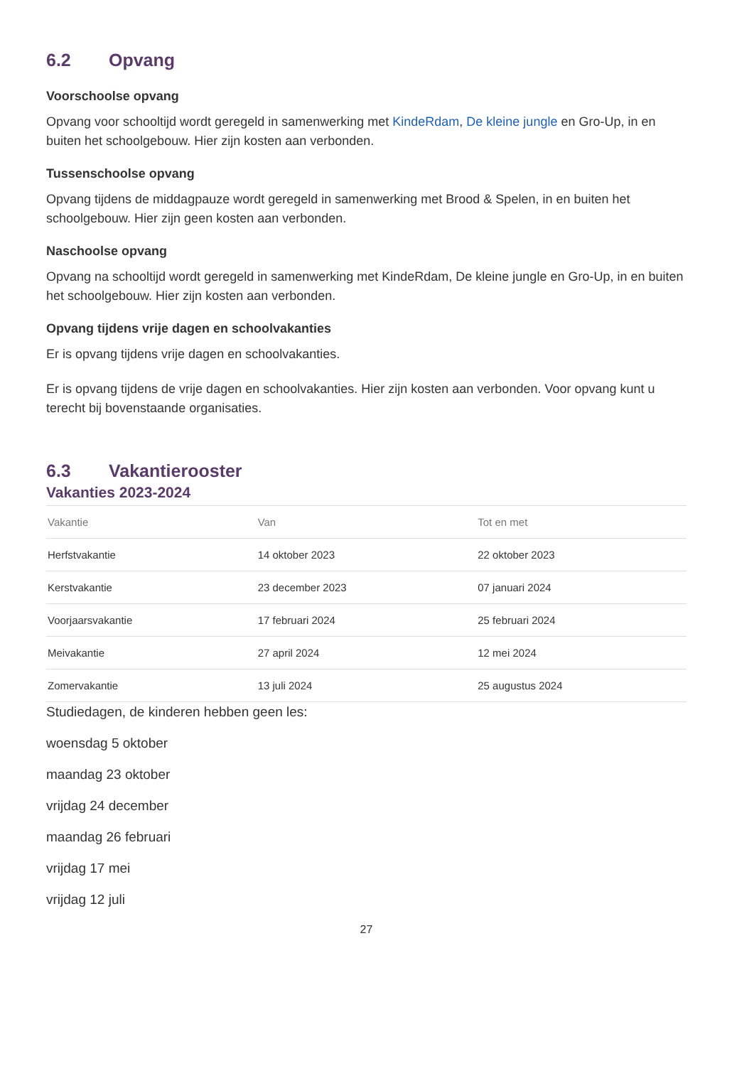6.2 Opvang
Voorschoolse opvang
Opvang voor schooltijd wordt geregeld in samenwerking met KindeRdam, De kleine jungle en Gro-Up, in en buiten het schoolgebouw. Hier zijn kosten aan verbonden.
Tussenschoolse opvang
Opvang tijdens de middagpauze wordt geregeld in samenwerking met Brood & Spelen, in en buiten het schoolgebouw. Hier zijn geen kosten aan verbonden.
Naschoolse opvang
Opvang na schooltijd wordt geregeld in samenwerking met KindeRdam, De kleine jungle en Gro-Up, in en buiten het schoolgebouw. Hier zijn kosten aan verbonden.
Opvang tijdens vrije dagen en schoolvakanties
Er is opvang tijdens vrije dagen en schoolvakanties.
Er is opvang tijdens de vrije dagen en schoolvakanties. Hier zijn kosten aan verbonden. Voor opvang kunt u terecht bij bovenstaande organisaties.
6.3 Vakantierooster
Vakanties 2023-2024
| Vakantie | Van | Tot en met |
| --- | --- | --- |
| Herfstvakantie | 14 oktober 2023 | 22 oktober 2023 |
| Kerstvakantie | 23 december 2023 | 07 januari 2024 |
| Voorjaarsvakantie | 17 februari 2024 | 25 februari 2024 |
| Meivakantie | 27 april 2024 | 12 mei 2024 |
| Zomervakantie | 13 juli 2024 | 25 augustus 2024 |
Studiedagen, de kinderen hebben geen les:
woensdag 5 oktober
maandag 23 oktober
vrijdag 24 december
maandag 26 februari
vrijdag 17 mei
vrijdag 12 juli
27